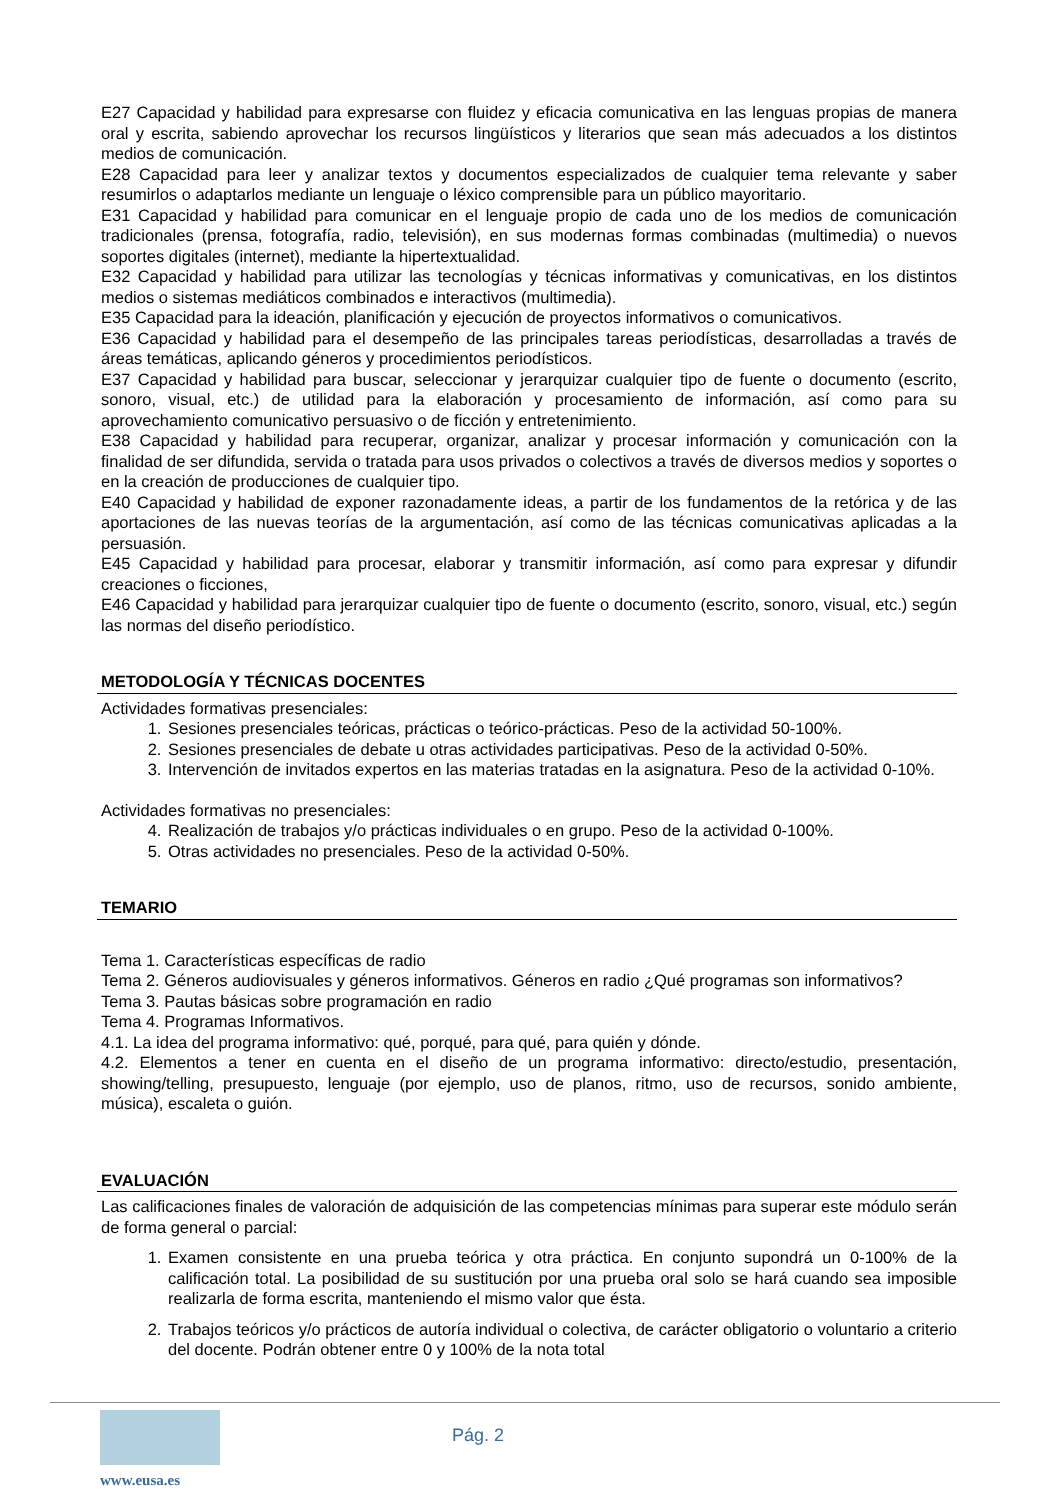E27 Capacidad y habilidad para expresarse con fluidez y eficacia comunicativa en las lenguas propias de manera oral y escrita, sabiendo aprovechar los recursos lingüísticos y literarios que sean más adecuados a los distintos medios de comunicación.
E28 Capacidad para leer y analizar textos y documentos especializados de cualquier tema relevante y saber resumirlos o adaptarlos mediante un lenguaje o léxico comprensible para un público mayoritario.
E31 Capacidad y habilidad para comunicar en el lenguaje propio de cada uno de los medios de comunicación tradicionales (prensa, fotografía, radio, televisión), en sus modernas formas combinadas (multimedia) o nuevos soportes digitales (internet), mediante la hipertextualidad.
E32 Capacidad y habilidad para utilizar las tecnologías y técnicas informativas y comunicativas, en los distintos medios o sistemas mediáticos combinados e interactivos (multimedia).
E35 Capacidad para la ideación, planificación y ejecución de proyectos informativos o comunicativos.
E36 Capacidad y habilidad para el desempeño de las principales tareas periodísticas, desarrolladas a través de áreas temáticas, aplicando géneros y procedimientos periodísticos.
E37 Capacidad y habilidad para buscar, seleccionar y jerarquizar cualquier tipo de fuente o documento (escrito, sonoro, visual, etc.) de utilidad para la elaboración y procesamiento de información, así como para su aprovechamiento comunicativo persuasivo o de ficción y entretenimiento.
E38 Capacidad y habilidad para recuperar, organizar, analizar y procesar información y comunicación con la finalidad de ser difundida, servida o tratada para usos privados o colectivos a través de diversos medios y soportes o en la creación de producciones de cualquier tipo.
E40 Capacidad y habilidad de exponer razonadamente ideas, a partir de los fundamentos de la retórica y de las aportaciones de las nuevas teorías de la argumentación, así como de las técnicas comunicativas aplicadas a la persuasión.
E45 Capacidad y habilidad para procesar, elaborar y transmitir información, así como para expresar y difundir creaciones o ficciones,
E46 Capacidad y habilidad para jerarquizar cualquier tipo de fuente o documento (escrito, sonoro, visual, etc.) según las normas del diseño periodístico.
METODOLOGÍA Y TÉCNICAS DOCENTES
Actividades formativas presenciales:
1. Sesiones presenciales teóricas, prácticas o teórico-prácticas. Peso de la actividad 50-100%.
2. Sesiones presenciales de debate u otras actividades participativas. Peso de la actividad 0-50%.
3. Intervención de invitados expertos en las materias tratadas en la asignatura. Peso de la actividad 0-10%.
Actividades formativas no presenciales:
4. Realización de trabajos y/o prácticas individuales o en grupo. Peso de la actividad 0-100%.
5. Otras actividades no presenciales. Peso de la actividad 0-50%.
TEMARIO
Tema 1. Características específicas de radio
Tema 2. Géneros audiovisuales y géneros informativos. Géneros en radio ¿Qué programas son informativos?
Tema 3. Pautas básicas sobre programación en radio
Tema 4. Programas Informativos.
4.1. La idea del programa informativo: qué, porqué, para qué, para quién y dónde.
4.2. Elementos a tener en cuenta en el diseño de un programa informativo: directo/estudio, presentación, showing/telling, presupuesto, lenguaje (por ejemplo, uso de planos, ritmo, uso de recursos, sonido ambiente, música), escaleta o guión.
EVALUACIÓN
Las calificaciones finales de valoración de adquisición de las competencias mínimas para superar este módulo serán de forma general o parcial:
1. Examen consistente en una prueba teórica y otra práctica. En conjunto supondrá un 0-100% de la calificación total. La posibilidad de su sustitución por una prueba oral solo se hará cuando sea imposible realizarla de forma escrita, manteniendo el mismo valor que ésta.
2. Trabajos teóricos y/o prácticos de autoría individual o colectiva, de carácter obligatorio o voluntario a criterio del docente. Podrán obtener entre 0 y 100% de la nota total
Pág. 2
www.eusa.es